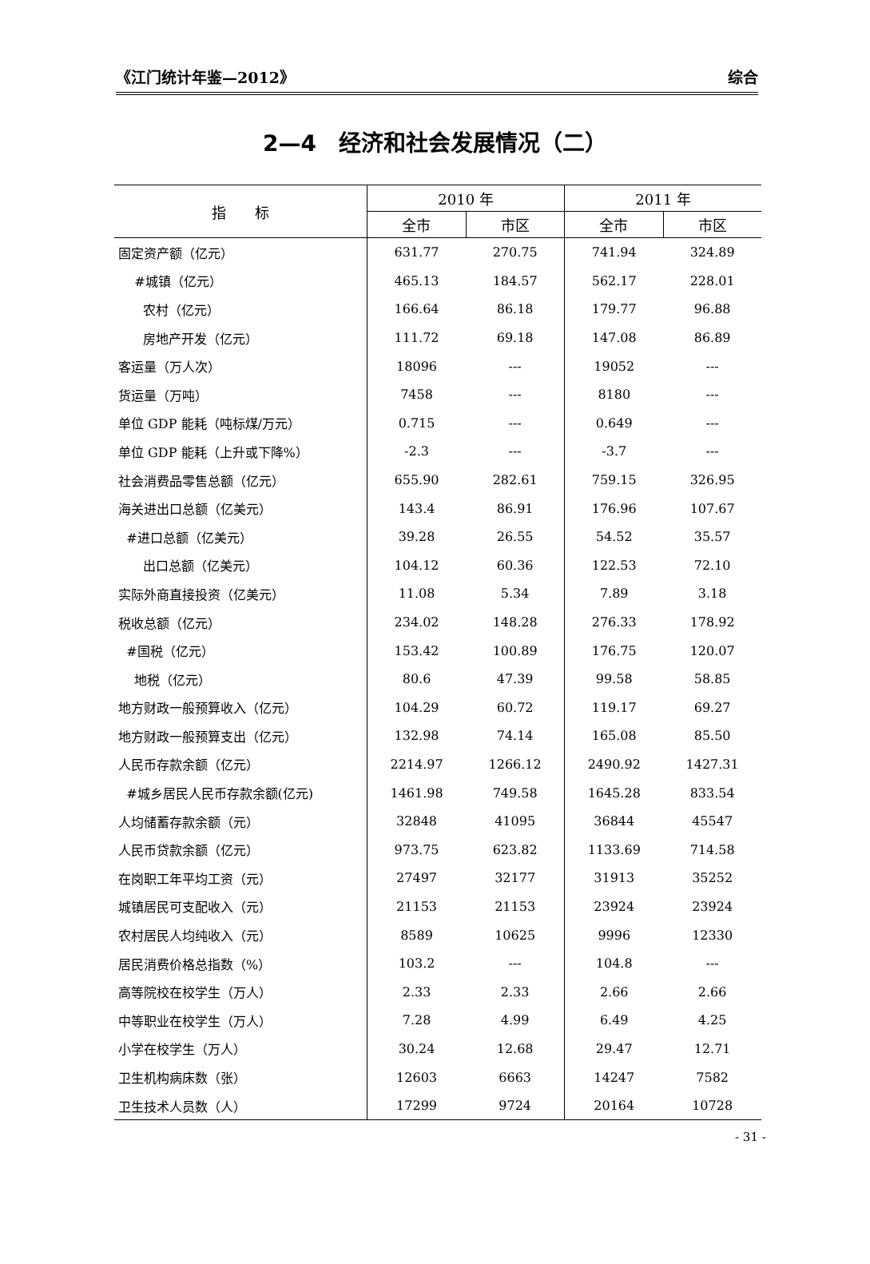《江门统计年鉴—2012》 综合
2—4　经济和社会发展情况（二）
| 指 标 | 2010 年 | | 2011 年 | |
| --- | --- | --- | --- | --- |
| | 全市 | 市区 | 全市 | 市区 |
| 固定资产额（亿元） | 631.77 | 270.75 | 741.94 | 324.89 |
| #城镇（亿元） | 465.13 | 184.57 | 562.17 | 228.01 |
| 农村（亿元） | 166.64 | 86.18 | 179.77 | 96.88 |
| 房地产开发（亿元） | 111.72 | 69.18 | 147.08 | 86.89 |
| 客运量（万人次） | 18096 | --- | 19052 | --- |
| 货运量（万吨） | 7458 | --- | 8180 | --- |
| 单位 GDP 能耗（吨标煤/万元） | 0.715 | --- | 0.649 | --- |
| 单位 GDP 能耗（上升或下降%） | -2.3 | --- | -3.7 | --- |
| 社会消费品零售总额（亿元） | 655.90 | 282.61 | 759.15 | 326.95 |
| 海关进出口总额（亿美元） | 143.4 | 86.91 | 176.96 | 107.67 |
| #进口总额（亿美元） | 39.28 | 26.55 | 54.52 | 35.57 |
| 出口总额（亿美元） | 104.12 | 60.36 | 122.53 | 72.10 |
| 实际外商直接投资（亿美元） | 11.08 | 5.34 | 7.89 | 3.18 |
| 税收总额（亿元） | 234.02 | 148.28 | 276.33 | 178.92 |
| #国税（亿元） | 153.42 | 100.89 | 176.75 | 120.07 |
| 地税（亿元） | 80.6 | 47.39 | 99.58 | 58.85 |
| 地方财政一般预算收入（亿元） | 104.29 | 60.72 | 119.17 | 69.27 |
| 地方财政一般预算支出（亿元） | 132.98 | 74.14 | 165.08 | 85.50 |
| 人民币存款余额（亿元） | 2214.97 | 1266.12 | 2490.92 | 1427.31 |
| #城乡居民人民币存款余额(亿元) | 1461.98 | 749.58 | 1645.28 | 833.54 |
| 人均储蓄存款余额（元） | 32848 | 41095 | 36844 | 45547 |
| 人民币贷款余额（亿元） | 973.75 | 623.82 | 1133.69 | 714.58 |
| 在岗职工年平均工资（元） | 27497 | 32177 | 31913 | 35252 |
| 城镇居民可支配收入（元） | 21153 | 21153 | 23924 | 23924 |
| 农村居民人均纯收入（元） | 8589 | 10625 | 9996 | 12330 |
| 居民消费价格总指数（%） | 103.2 | --- | 104.8 | --- |
| 高等院校在校学生（万人） | 2.33 | 2.33 | 2.66 | 2.66 |
| 中等职业在校学生（万人） | 7.28 | 4.99 | 6.49 | 4.25 |
| 小学在校学生（万人） | 30.24 | 12.68 | 29.47 | 12.71 |
| 卫生机构病床数（张） | 12603 | 6663 | 14247 | 7582 |
| 卫生技术人员数（人） | 17299 | 9724 | 20164 | 10728 |
- 31 -